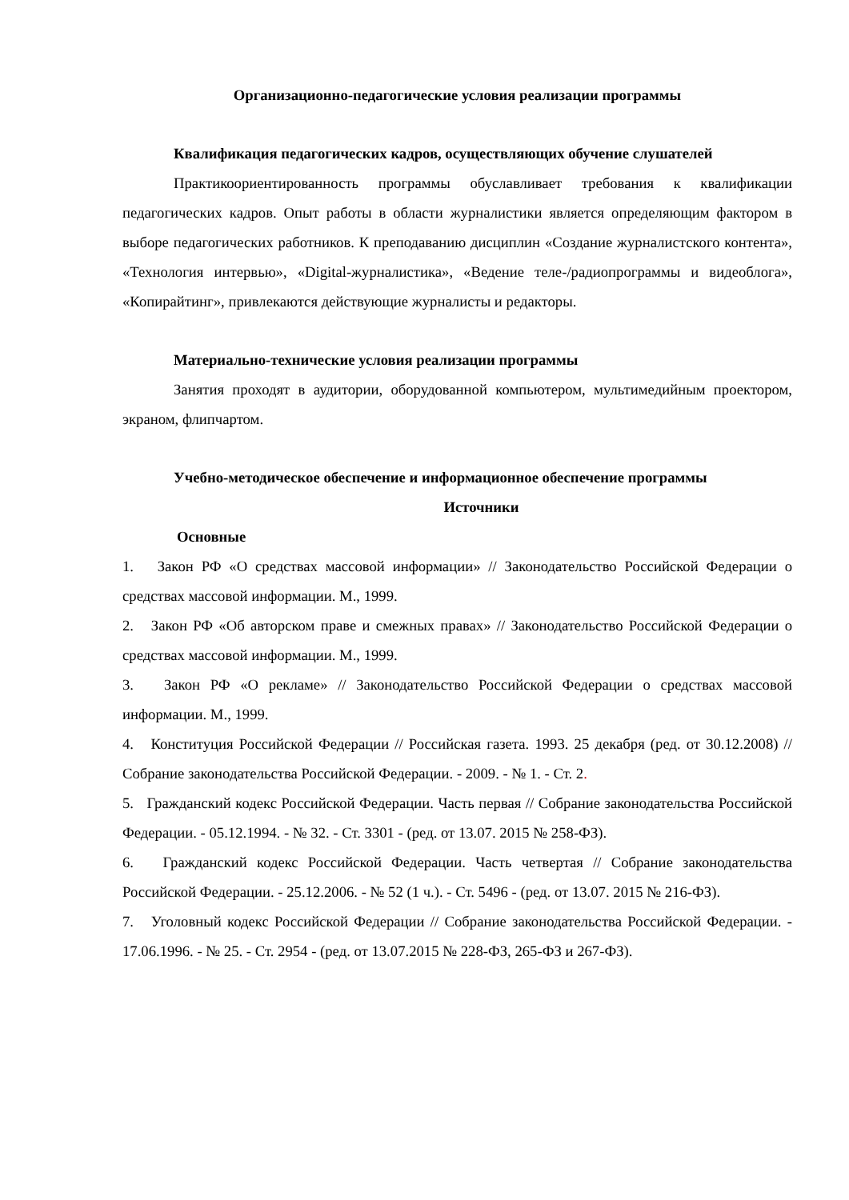Организационно-педагогические условия реализации программы
Квалификация педагогических кадров, осуществляющих обучение слушателей
Практикоориентированность программы обуславливает требования к квалификации педагогических кадров. Опыт работы в области журналистики является определяющим фактором в выборе педагогических работников. К преподаванию дисциплин «Создание журналистского контента», «Технология интервью», «Digital-журналистика», «Ведение теле-/радиопрограммы и видеоблога», «Копирайтинг», привлекаются действующие журналисты и редакторы.
Материально-технические условия реализации программы
Занятия проходят в аудитории, оборудованной компьютером, мультимедийным проектором, экраном, флипчартом.
Учебно-методическое обеспечение и информационное обеспечение программы
Источники
Основные
1. Закон РФ «О средствах массовой информации» // Законодательство Российской Федерации о средствах массовой информации. М., 1999.
2. Закон РФ «Об авторском праве и смежных правах» // Законодательство Российской Федерации о средствах массовой информации. М., 1999.
3. Закон РФ «О рекламе» // Законодательство Российской Федерации о средствах массовой информации. М., 1999.
4. Конституция Российской Федерации // Российская газета. 1993. 25 декабря (ред. от 30.12.2008) // Собрание законодательства Российской Федерации. - 2009. - № 1. - Ст. 2.
5. Гражданский кодекс Российской Федерации. Часть первая // Собрание законодательства Российской Федерации. - 05.12.1994. - № 32. - Ст. 3301 - (ред. от 13.07. 2015 № 258-ФЗ).
6. Гражданский кодекс Российской Федерации. Часть четвертая // Собрание законодательства Российской Федерации. - 25.12.2006. - № 52 (1 ч.). - Ст. 5496 - (ред. от 13.07. 2015 № 216-ФЗ).
7. Уголовный кодекс Российской Федерации // Собрание законодательства Российской Федерации. - 17.06.1996. - № 25. - Ст. 2954 - (ред. от 13.07.2015 № 228-ФЗ, 265-ФЗ и 267-ФЗ).